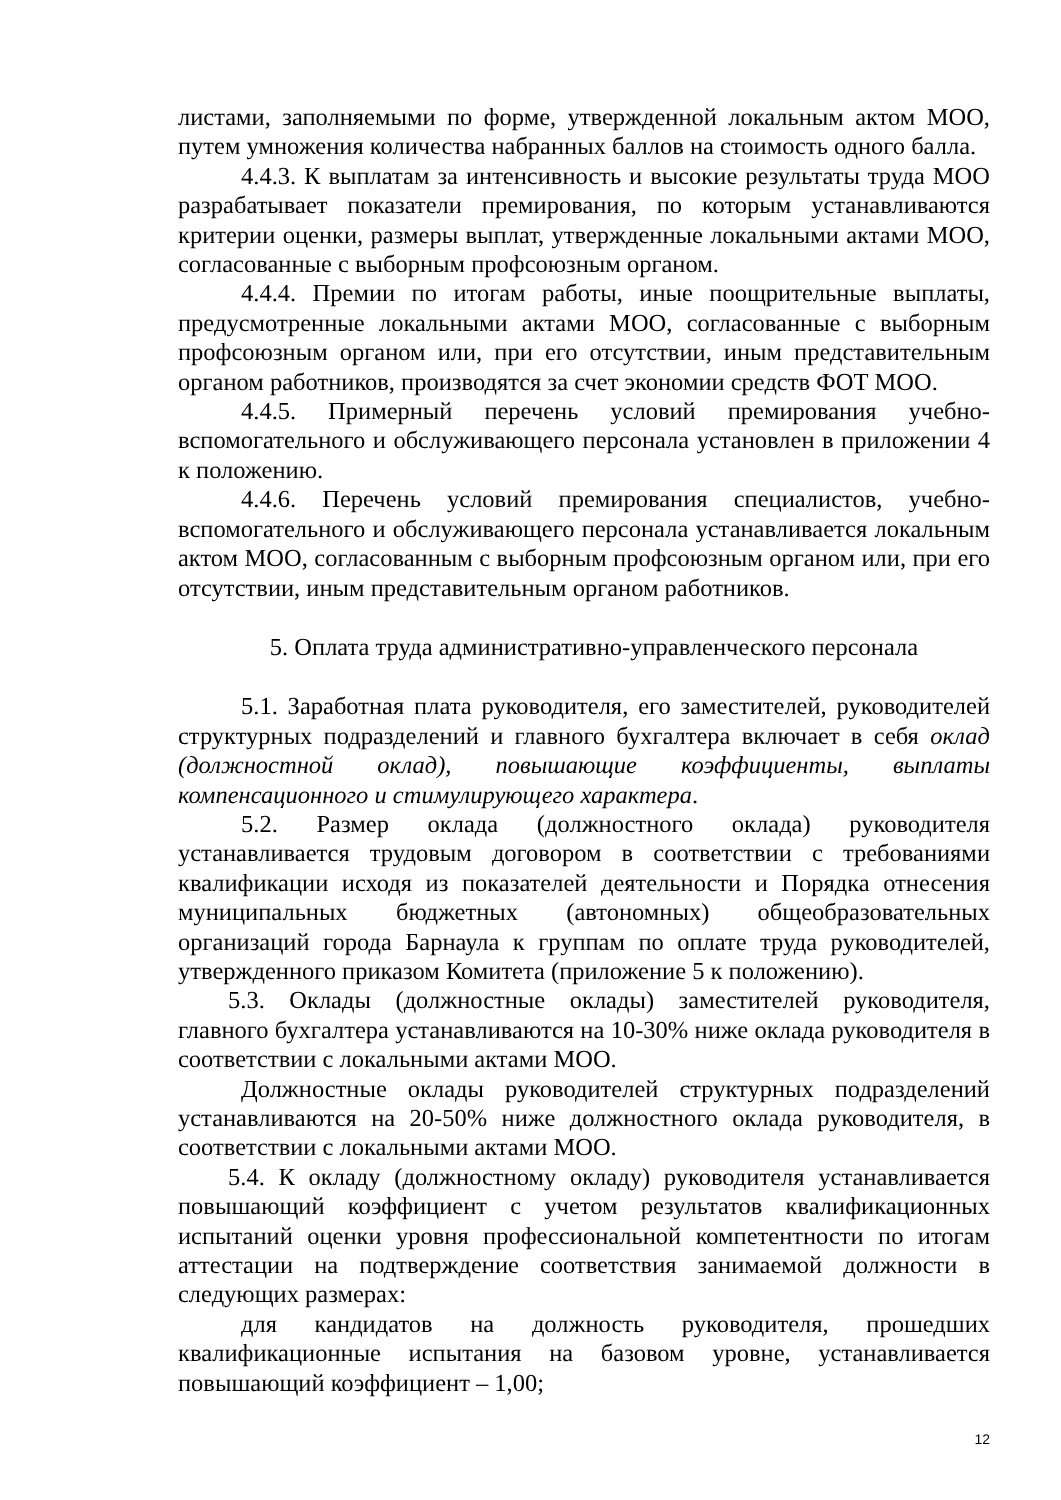листами, заполняемыми по форме, утвержденной локальным актом МОО, путем умножения количества набранных баллов на стоимость одного балла.
4.4.3. К выплатам за интенсивность и высокие результаты труда МОО разрабатывает показатели премирования, по которым устанавливаются критерии оценки, размеры выплат, утвержденные локальными актами МОО, согласованные с выборным профсоюзным органом.
4.4.4. Премии по итогам работы, иные поощрительные выплаты, предусмотренные локальными актами МОО, согласованные с выборным профсоюзным органом или, при его отсутствии, иным представительным органом работников, производятся за счет экономии средств ФОТ МОО.
4.4.5. Примерный перечень условий премирования учебно-вспомогательного и обслуживающего персонала установлен в приложении 4 к положению.
4.4.6. Перечень условий премирования специалистов, учебно-вспомогательного и обслуживающего персонала устанавливается локальным актом МОО, согласованным с выборным профсоюзным органом или, при его отсутствии, иным представительным органом работников.
5. Оплата труда административно-управленческого персонала
5.1. Заработная плата руководителя, его заместителей, руководителей структурных подразделений и главного бухгалтера включает в себя оклад (должностной оклад), повышающие коэффициенты, выплаты компенсационного и стимулирующего характера.
5.2. Размер оклада (должностного оклада) руководителя устанавливается трудовым договором в соответствии с требованиями квалификации исходя из показателей деятельности и Порядка отнесения муниципальных бюджетных (автономных) общеобразовательных организаций города Барнаула к группам по оплате труда руководителей, утвержденного приказом Комитета (приложение 5 к положению).
5.3. Оклады (должностные оклады) заместителей руководителя, главного бухгалтера устанавливаются на 10-30% ниже оклада руководителя в соответствии с локальными актами МОО.
Должностные оклады руководителей структурных подразделений устанавливаются на 20-50% ниже должностного оклада руководителя, в соответствии с локальными актами МОО.
5.4. К окладу (должностному окладу) руководителя устанавливается повышающий коэффициент с учетом результатов квалификационных испытаний оценки уровня профессиональной компетентности по итогам аттестации на подтверждение соответствия занимаемой должности в следующих размерах:
для кандидатов на должность руководителя, прошедших квалификационные испытания на базовом уровне, устанавливается повышающий коэффициент – 1,00;
12